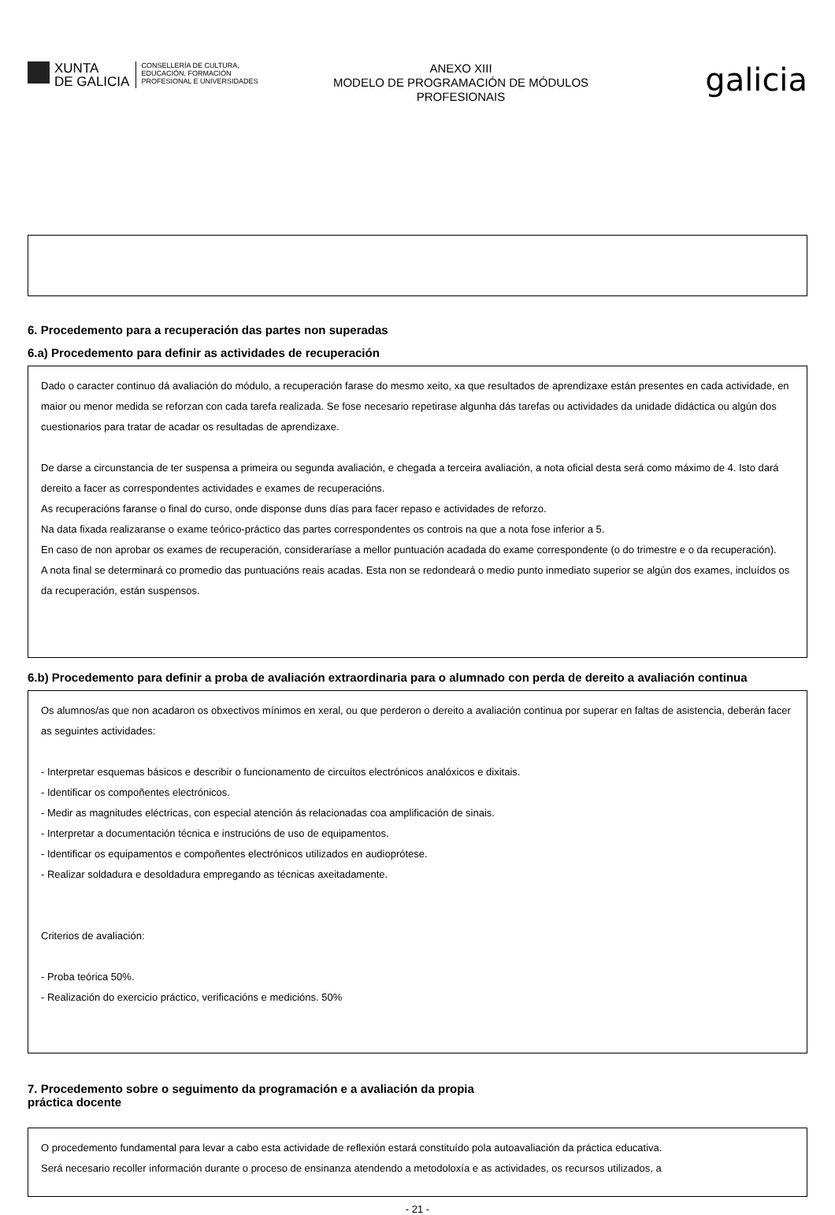XUNTA
DE GALICIA
CONSELLERÍA DE CULTURA,
EDUCACIÓN, FORMACIÓN
PROFESIONAL E UNIVERSIDADES
ANEXO XIII
MODELO DE PROGRAMACIÓN DE MÓDULOS
PROFESIONAIS
galicia
6. Procedemento para a recuperación das partes non superadas
6.a) Procedemento para definir as actividades de recuperación
Dado o caracter continuo dá avaliación do módulo, a recuperación farase do mesmo xeito, xa que resultados de aprendizaxe están presentes en cada actividade, en maior ou menor medida se reforzan con cada tarefa realizada. Se fose necesario repetirase algunha dás tarefas ou actividades da unidade didáctica ou algún dos cuestionarios para tratar de acadar os resultadas de aprendizaxe.
De darse a circunstancia de ter suspensa a primeira ou segunda avaliación, e chegada a terceira avaliación, a nota oficial desta será como máximo de 4. Isto dará dereito a facer as correspondentes actividades e exames de recuperacións.
As recuperacións faranse o final do curso, onde disponse duns días para facer repaso e actividades de reforzo.
Na data fixada realizaranse o exame teórico-práctico das partes correspondentes os controis na que a nota fose inferior a 5.
En caso de non aprobar os exames de recuperación, consideraríase a mellor puntuación acadada do exame correspondente (o do trimestre e o da recuperación).
A nota final se determinará co promedio das puntuacións reais acadas. Esta non se redondeará o medio punto inmediato superior se algún dos exames, incluídos os da recuperación, están suspensos.
6.b) Procedemento para definir a proba de avaliación extraordinaria para o alumnado con perda de dereito a avaliación continua
Os alumnos/as que non acadaron os obxectivos mínimos en xeral, ou que perderon o dereito a avaliación continua por superar en faltas de asistencia, deberán facer as seguintes actividades:
- Interpretar esquemas básicos e describir o funcionamento de circuítos electrónicos analóxicos e dixitais.
- Identificar os compoñentes electrónicos.
- Medir as magnitudes eléctricas, con especial atención ás relacionadas coa amplificación de sinais.
- Interpretar a documentación técnica e instrucións de uso de equipamentos.
- Identificar os equipamentos e compoñentes electrónicos utilizados en audioprótese.
- Realizar soldadura e desoldadura empregando as técnicas axeitadamente.
Criterios de avaliación:
- Proba teórica 50%.
- Realización do exercicio práctico, verificacións e medicións. 50%
7. Procedemento sobre o seguimento da programación e a avaliación da propia
práctica docente
O procedemento fundamental para levar a cabo esta actividade de reflexión estará constituído pola autoavaliación da práctica educativa.
Será necesario recoller información durante o proceso de ensinanza atendendo a metodoloxía e as actividades, os recursos utilizados, a
- 21 -